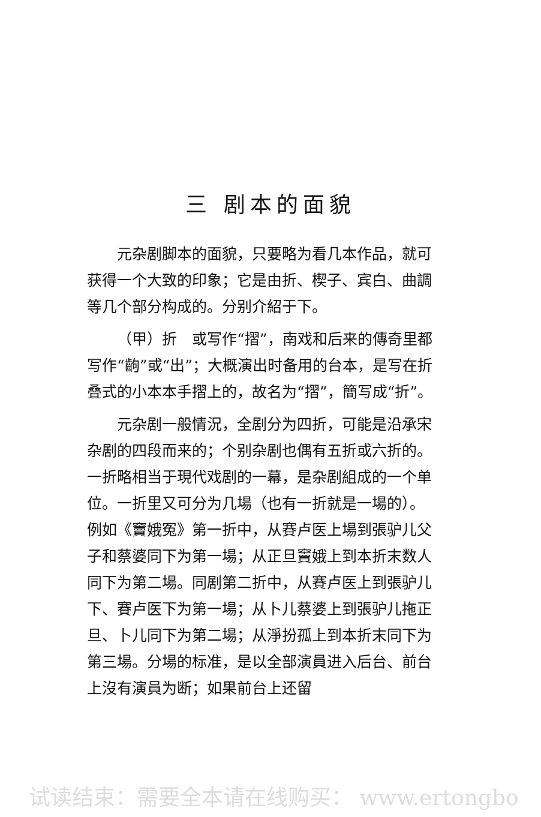三 剧本的面貌
元杂剧脚本的面貌，只要略为看几本作品，就可获得一个大致的印象；它是由折、楔子、宾白、曲調等几个部分构成的。分别介紹于下。
（甲）折　或写作“摺”，南戏和后来的傳奇里都写作“齣”或“出”；大概演出时备用的台本，是写在折叠式的小本本手摺上的，故名为“摺”，簡写成“折”。
元杂剧一般情況，全剧分为四折，可能是沿承宋杂剧的四段而来的；个别杂剧也偶有五折或六折的。一折略相当于現代戏剧的一幕，是杂剧組成的一个单位。一折里又可分为几場（也有一折就是一場的）。例如《竇娥冤》第一折中，从賽卢医上場到張驴儿父子和蔡婆同下为第一場；从正旦竇娥上到本折末数人同下为第二場。同剧第二折中，从賽卢医上到張驴儿下、賽卢医下为第一場；从卜儿蔡婆上到張驴儿拖正旦、卜儿同下为第二場；从淨扮孤上到本折末同下为第三場。分場的标准，是以全部演員进入后台、前台上沒有演員为断；如果前台上还留
试读结束：需要全本请在线购买： www.ertongbo